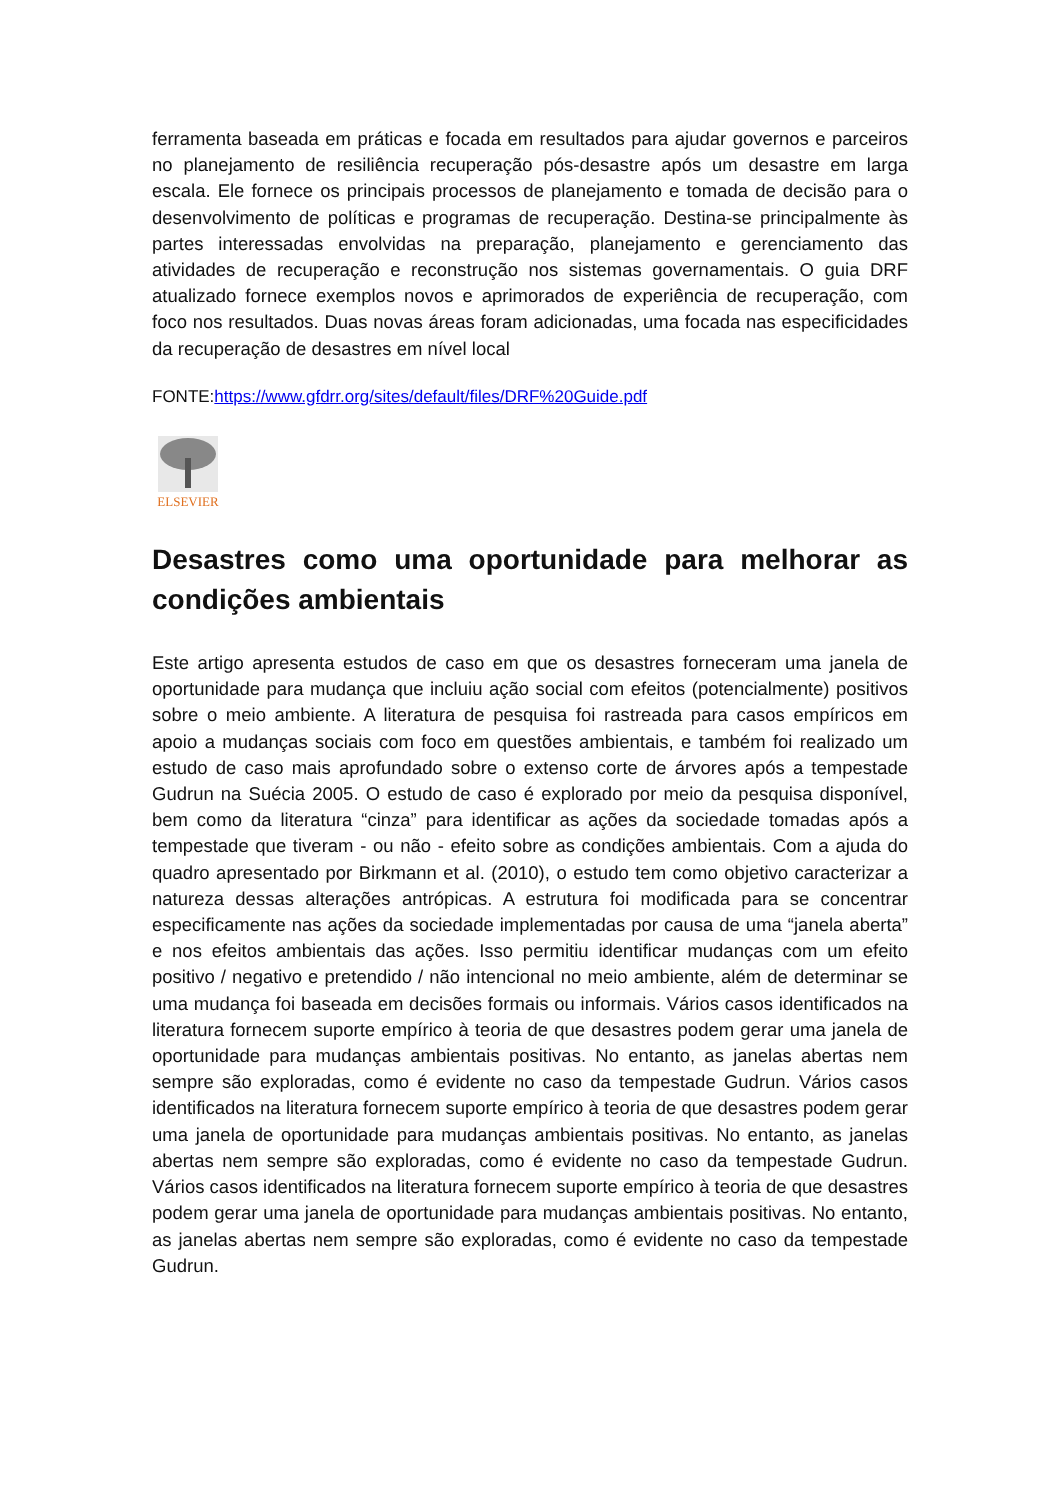ferramenta baseada em práticas e focada em resultados para ajudar governos e parceiros no planejamento de resiliência recuperação pós-desastre após um desastre em larga escala. Ele fornece os principais processos de planejamento e tomada de decisão para o desenvolvimento de políticas e programas de recuperação. Destina-se principalmente às partes interessadas envolvidas na preparação, planejamento e gerenciamento das atividades de recuperação e reconstrução nos sistemas governamentais. O guia DRF atualizado fornece exemplos novos e aprimorados de experiência de recuperação, com foco nos resultados. Duas novas áreas foram adicionadas, uma focada nas especificidades da recuperação de desastres em nível local
FONTE:https://www.gfdrr.org/sites/default/files/DRF%20Guide.pdf
ELSEVIER
Desastres como uma oportunidade para melhorar as condições ambientais
Este artigo apresenta estudos de caso em que os desastres forneceram uma janela de oportunidade para mudança que incluiu ação social com efeitos (potencialmente) positivos sobre o meio ambiente. A literatura de pesquisa foi rastreada para casos empíricos em apoio a mudanças sociais com foco em questões ambientais, e também foi realizado um estudo de caso mais aprofundado sobre o extenso corte de árvores após a tempestade Gudrun na Suécia 2005. O estudo de caso é explorado por meio da pesquisa disponível, bem como da literatura “cinza” para identificar as ações da sociedade tomadas após a tempestade que tiveram - ou não - efeito sobre as condições ambientais. Com a ajuda do quadro apresentado por Birkmann et al. (2010), o estudo tem como objetivo caracterizar a natureza dessas alterações antrópicas. A estrutura foi modificada para se concentrar especificamente nas ações da sociedade implementadas por causa de uma “janela aberta” e nos efeitos ambientais das ações. Isso permitiu identificar mudanças com um efeito positivo / negativo e pretendido / não intencional no meio ambiente, além de determinar se uma mudança foi baseada em decisões formais ou informais. Vários casos identificados na literatura fornecem suporte empírico à teoria de que desastres podem gerar uma janela de oportunidade para mudanças ambientais positivas. No entanto, as janelas abertas nem sempre são exploradas, como é evidente no caso da tempestade Gudrun. Vários casos identificados na literatura fornecem suporte empírico à teoria de que desastres podem gerar uma janela de oportunidade para mudanças ambientais positivas. No entanto, as janelas abertas nem sempre são exploradas, como é evidente no caso da tempestade Gudrun. Vários casos identificados na literatura fornecem suporte empírico à teoria de que desastres podem gerar uma janela de oportunidade para mudanças ambientais positivas. No entanto, as janelas abertas nem sempre são exploradas, como é evidente no caso da tempestade Gudrun.